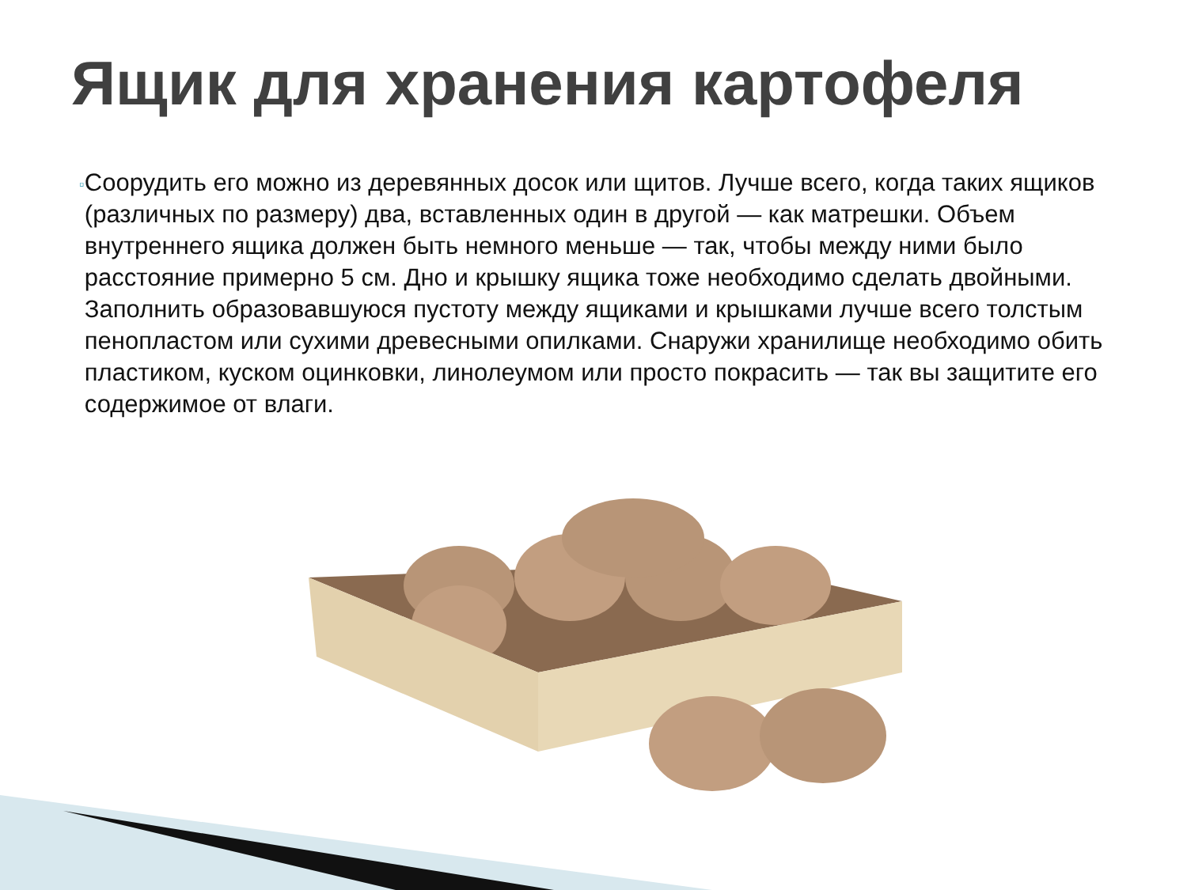Ящик для хранения картофеля
▫
Соорудить его можно из деревянных досок или щитов. Лучше всего, когда таких ящиков (различных по размеру) два, вставленных один в другой — как матрешки. Объем внутреннего ящика должен быть немного меньше — так, чтобы между ними было расстояние примерно 5 см. Дно и крышку ящика тоже необходимо сделать двойными. Заполнить образовавшуюся пустоту между ящиками и крышками лучше всего толстым пенопластом или сухими древесными опилками. Снаружи хранилище необходимо обить пластиком, куском оцинковки, линолеумом или просто покрасить — так вы защитите его содержимое от влаги.